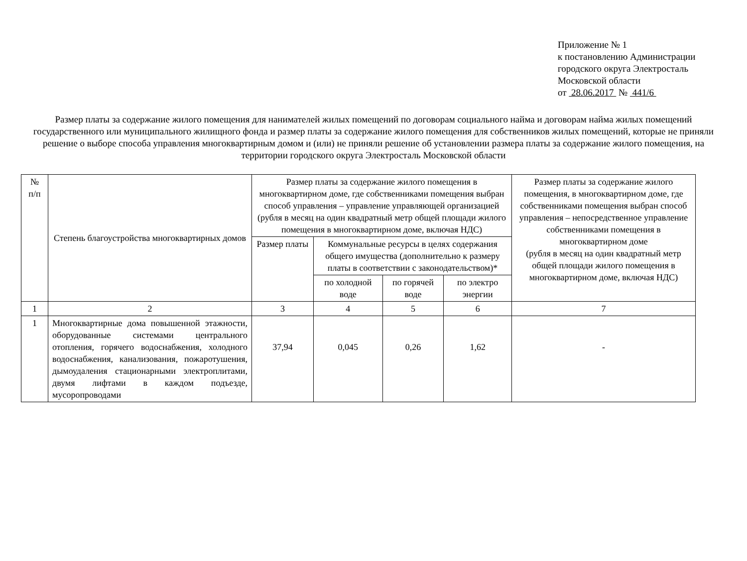Приложение № 1
к постановлению Администрации
городского округа Электросталь
Московской области
от 28.06.2017 № 441/6
Размер платы за содержание жилого помещения для нанимателей жилых помещений по договорам социального найма и договорам найма жилых помещений государственного или муниципального жилищного фонда и размер платы за содержание жилого помещения для собственников жилых помещений, которые не приняли решение о выборе способа управления многоквартирным домом и (или) не приняли решение об установлении размера платы за содержание жилого помещения, на территории городского округа Электросталь Московской области
| № п/п | Степень благоустройства многоквартирных домов | Размер платы за содержание жилого помещения в многоквартирном доме, где собственниками помещения выбран способ управления – управление управляющей организацией (рубля в месяц на один квадратный метр общей площади жилого помещения в многоквартирном доме, включая НДС) | | | | Размер платы за содержание жилого помещения, в многоквартирном доме, где собственниками помещения выбран способ управления – непосредственное управление собственниками помещения в многоквартирном доме (рубля в месяц на один квадратный метр общей площади жилого помещения в многоквартирном доме, включая НДС) |
| --- | --- | --- | --- | --- | --- | --- |
| | | Размер платы | Коммунальные ресурсы в целях содержания общего имущества (дополнительно к размеру платы в соответствии с законодательством)* | | | |
| | | | по холодной воде | по горячей воде | по электро энергии | |
| 1 | 2 | 3 | 4 | 5 | 6 | 7 |
| 1 | Многоквартирные дома повышенной этажности, оборудованные системами центрального отопления, горячего водоснабжения, холодного водоснабжения, канализования, пожаротушения, дымоудаления стационарными электроплитами, двумя лифтами в каждом подъезде, мусоропроводами | 37,94 | 0,045 | 0,26 | 1,62 | - |